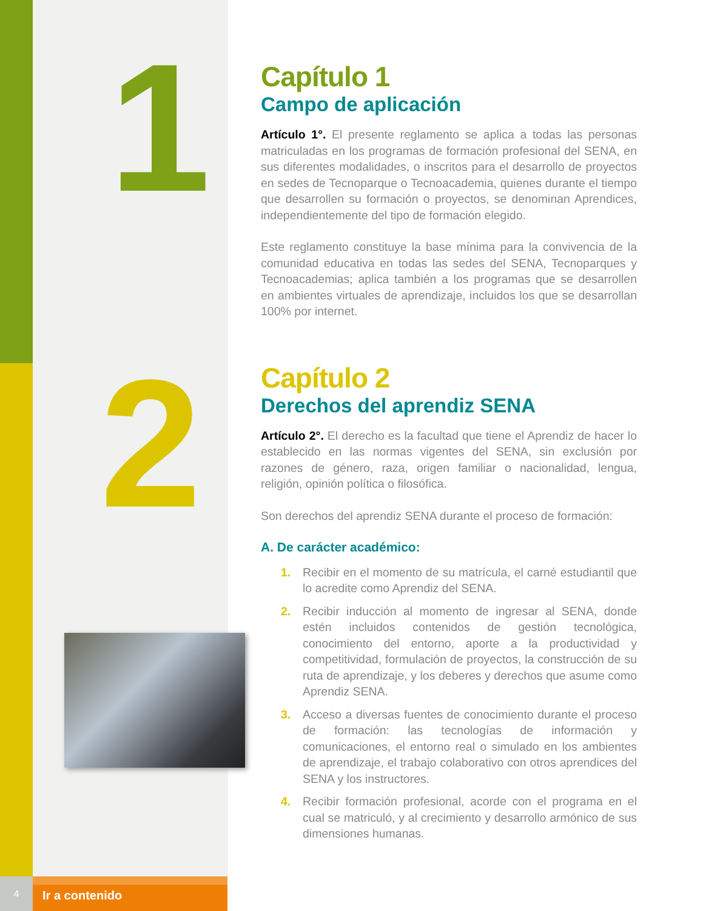1
2
Capítulo 1
Campo de aplicación
Artículo 1°. El presente reglamento se aplica a todas las personas matriculadas en los programas de formación profesional del SENA, en sus diferentes modalidades, o inscritos para el desarrollo de proyectos en sedes de Tecnoparque o Tecnoacademia, quienes durante el tiempo que desarrollen su formación o proyectos, se denominan Aprendices, independientemente del tipo de formación elegido.
Este reglamento constituye la base mínima para la convivencia de la comunidad educativa en todas las sedes del SENA, Tecnoparques y Tecnoacademias; aplica también a los programas que se desarrollen en ambientes virtuales de aprendizaje, incluidos los que se desarrollan 100% por internet.
Capítulo 2
Derechos del aprendiz SENA
Artículo 2°. El derecho es la facultad que tiene el Aprendiz de hacer lo establecido en las normas vigentes del SENA, sin exclusión por razones de género, raza, origen familiar o nacionalidad, lengua, religión, opinión política o filosófica.
Son derechos del aprendiz SENA durante el proceso de formación:
A. De carácter académico:
1. Recibir en el momento de su matrícula, el carné estudiantil que lo acredite como Aprendiz del SENA.
2. Recibir inducción al momento de ingresar al SENA, donde estén incluidos contenidos de gestión tecnológica, conocimiento del entorno, aporte a la productividad y competitividad, formulación de proyectos, la construcción de su ruta de aprendizaje, y los deberes y derechos que asume como Aprendiz SENA.
3. Acceso a diversas fuentes de conocimiento durante el proceso de formación: las tecnologías de información y comunicaciones, el entorno real o simulado en los ambientes de aprendizaje, el trabajo colaborativo con otros aprendices del SENA y los instructores.
4. Recibir formación profesional, acorde con el programa en el cual se matriculó, y al crecimiento y desarrollo armónico de sus dimensiones humanas.
4
Ir a contenido